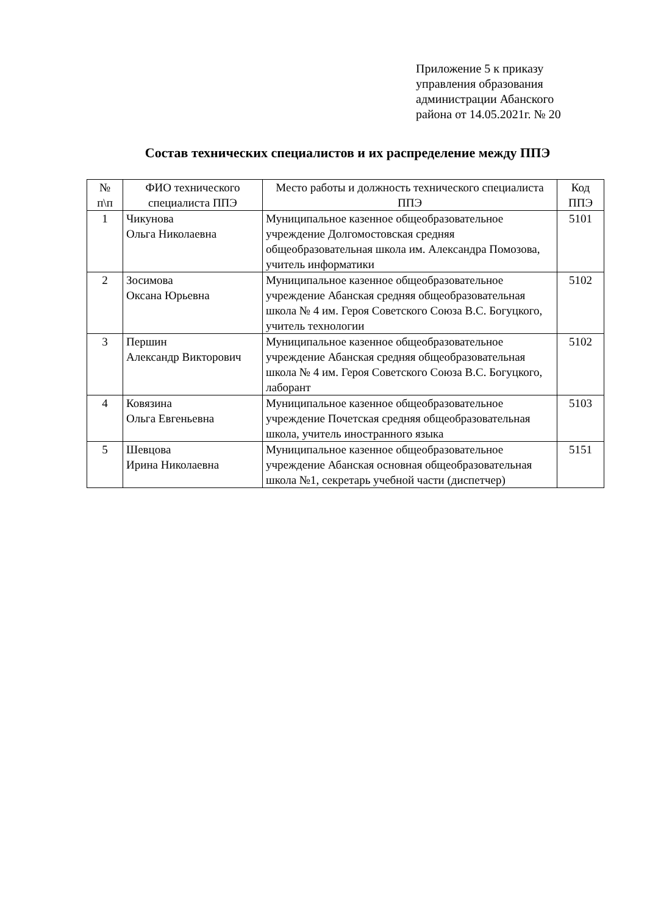Приложение 5 к приказу
управления образования
администрации Абанского
района от 14.05.2021г. № 20
Состав технических специалистов и их распределение между ППЭ
| № п\п | ФИО технического специалиста ППЭ | Место работы и должность технического специалиста ППЭ | Код ППЭ |
| --- | --- | --- | --- |
| 1 | Чикунова Ольга Николаевна | Муниципальное казенное общеобразовательное учреждение Долгомостовская средняя общеобразовательная школа им. Александра Помозова, учитель информатики | 5101 |
| 2 | Зосимова Оксана Юрьевна | Муниципальное казенное общеобразовательное учреждение Абанская средняя общеобразовательная школа № 4 им. Героя Советского Союза В.С. Богуцкого, учитель технологии | 5102 |
| 3 | Першин Александр Викторович | Муниципальное казенное общеобразовательное учреждение Абанская средняя общеобразовательная школа № 4 им. Героя Советского Союза В.С. Богуцкого, лаборант | 5102 |
| 4 | Ковязина Ольга Евгеньевна | Муниципальное казенное общеобразовательное учреждение Почетская средняя общеобразовательная школа, учитель иностранного языка | 5103 |
| 5 | Шевцова Ирина Николаевна | Муниципальное казенное общеобразовательное учреждение Абанская основная общеобразовательная школа №1, секретарь учебной части (диспетчер) | 5151 |